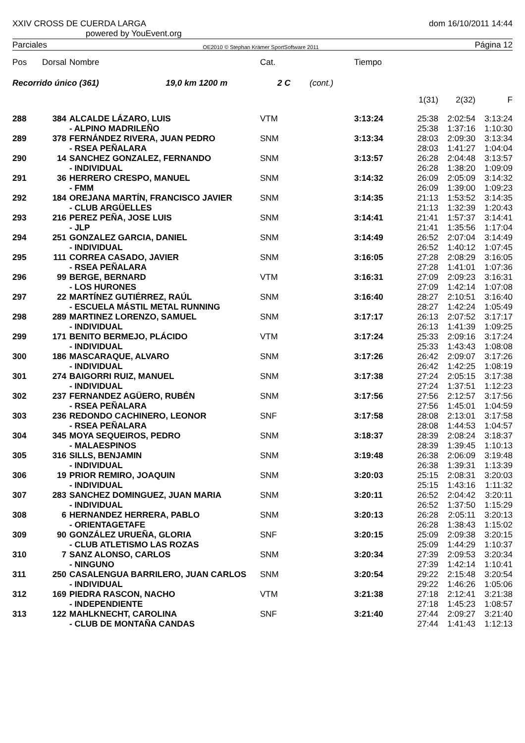XXIV CROSS DE CUERDA LARGA
powered by YouEvent.org
dom 16/10/2011 14:44
Parciales OE2010 © Stephan Krämer SportSoftware 2011 Página 12
| Pos | Dorsal | Nombre | Cat. | | Tiempo | | | |
| --- | --- | --- | --- | --- | --- | --- | --- | --- |
| Recorrido único (361) 19,0 km 1200 m | | | 2 C | (cont.) | | | | |
| | | | | | | 1(31) | 2(32) | F |
| 288 | 384 | ALCALDE LÁZARO, LUIS - ALPINO MADRILEÑO | VTM | | 3:13:24 | 25:38 25:38 | 2:02:54 1:37:16 | 3:13:24 1:10:30 |
| 289 | 378 | FERNÁNDEZ RIVERA, JUAN PEDRO - RSEA PEÑALARA | SNM | | 3:13:34 | 28:03 28:03 | 2:09:30 1:41:27 | 3:13:34 1:04:04 |
| 290 | 14 | SANCHEZ GONZALEZ, FERNANDO - INDIVIDUAL | SNM | | 3:13:57 | 26:28 26:28 | 2:04:48 1:38:20 | 3:13:57 1:09:09 |
| 291 | 36 | HERRERO CRESPO, MANUEL - FMM | SNM | | 3:14:32 | 26:09 26:09 | 2:05:09 1:39:00 | 3:14:32 1:09:23 |
| 292 | 184 | OREJANA MARTÍN, FRANCISCO JAVIER - CLUB ARGÜELLES | SNM | | 3:14:35 | 21:13 21:13 | 1:53:52 1:32:39 | 3:14:35 1:20:43 |
| 293 | 216 | PEREZ PEÑA, JOSE LUIS - JLP | SNM | | 3:14:41 | 21:41 21:41 | 1:57:37 1:35:56 | 3:14:41 1:17:04 |
| 294 | 251 | GONZALEZ GARCIA, DANIEL - INDIVIDUAL | SNM | | 3:14:49 | 26:52 26:52 | 2:07:04 1:40:12 | 3:14:49 1:07:45 |
| 295 | 111 | CORREA CASADO, JAVIER - RSEA PEÑALARA | SNM | | 3:16:05 | 27:28 27:28 | 2:08:29 1:41:01 | 3:16:05 1:07:36 |
| 296 | 99 | BERGE, BERNARD - LOS HURONES | VTM | | 3:16:31 | 27:09 27:09 | 2:09:23 1:42:14 | 3:16:31 1:07:08 |
| 297 | 22 | MARTÍNEZ GUTIÉRREZ, RAÚL - ESCUELA MÁSTIL METAL RUNNING | SNM | | 3:16:40 | 28:27 28:27 | 2:10:51 1:42:24 | 3:16:40 1:05:49 |
| 298 | 289 | MARTINEZ LORENZO, SAMUEL - INDIVIDUAL | SNM | | 3:17:17 | 26:13 26:13 | 2:07:52 1:41:39 | 3:17:17 1:09:25 |
| 299 | 171 | BENITO BERMEJO, PLÁCIDO - INDIVIDUAL | VTM | | 3:17:24 | 25:33 25:33 | 2:09:16 1:43:43 | 3:17:24 1:08:08 |
| 300 | 186 | MASCARAQUE, ALVARO - INDIVIDUAL | SNM | | 3:17:26 | 26:42 26:42 | 2:09:07 1:42:25 | 3:17:26 1:08:19 |
| 301 | 274 | BAIGORRI RUIZ, MANUEL - INDIVIDUAL | SNM | | 3:17:38 | 27:24 27:24 | 2:05:15 1:37:51 | 3:17:38 1:12:23 |
| 302 | 237 | FERNANDEZ AGÜERO, RUBÉN - RSEA PEÑALARA | SNM | | 3:17:56 | 27:56 27:56 | 2:12:57 1:45:01 | 3:17:56 1:04:59 |
| 303 | 236 | REDONDO CACHINERO, LEONOR - RSEA PEÑALARA | SNF | | 3:17:58 | 28:08 28:08 | 2:13:01 1:44:53 | 3:17:58 1:04:57 |
| 304 | 345 | MOYA SEQUEIROS, PEDRO - MALAESPINOS | SNM | | 3:18:37 | 28:39 28:39 | 2:08:24 1:39:45 | 3:18:37 1:10:13 |
| 305 | 316 | SILLS, BENJAMIN - INDIVIDUAL | SNM | | 3:19:48 | 26:38 26:38 | 2:06:09 1:39:31 | 3:19:48 1:13:39 |
| 306 | 19 | PRIOR REMIRO, JOAQUIN - INDIVIDUAL | SNM | | 3:20:03 | 25:15 25:15 | 2:08:31 1:43:16 | 3:20:03 1:11:32 |
| 307 | 283 | SANCHEZ DOMINGUEZ, JUAN MARIA - INDIVIDUAL | SNM | | 3:20:11 | 26:52 26:52 | 2:04:42 1:37:50 | 3:20:11 1:15:29 |
| 308 | 6 | HERNANDEZ HERRERA, PABLO - ORIENTAGETAFE | SNM | | 3:20:13 | 26:28 26:28 | 2:05:11 1:38:43 | 3:20:13 1:15:02 |
| 309 | 90 | GONZÁLEZ URUEÑA, GLORIA - CLUB ATLETISMO LAS ROZAS | SNF | | 3:20:15 | 25:09 25:09 | 2:09:38 1:44:29 | 3:20:15 1:10:37 |
| 310 | 7 | SANZ ALONSO, CARLOS - NINGUNO | SNM | | 3:20:34 | 27:39 27:39 | 2:09:53 1:42:14 | 3:20:34 1:10:41 |
| 311 | 250 | CASALENGUA BARRILERO, JUAN CARLOS - INDIVIDUAL | SNM | | 3:20:54 | 29:22 29:22 | 2:15:48 1:46:26 | 3:20:54 1:05:06 |
| 312 | 169 | PIEDRA RASCON, NACHO - INDEPENDIENTE | VTM | | 3:21:38 | 27:18 27:18 | 2:12:41 1:45:23 | 3:21:38 1:08:57 |
| 313 | 122 | MAHLKNECHT, CAROLINA - CLUB DE MONTAÑA CANDAS | SNF | | 3:21:40 | 27:44 27:44 | 2:09:27 1:41:43 | 3:21:40 1:12:13 |